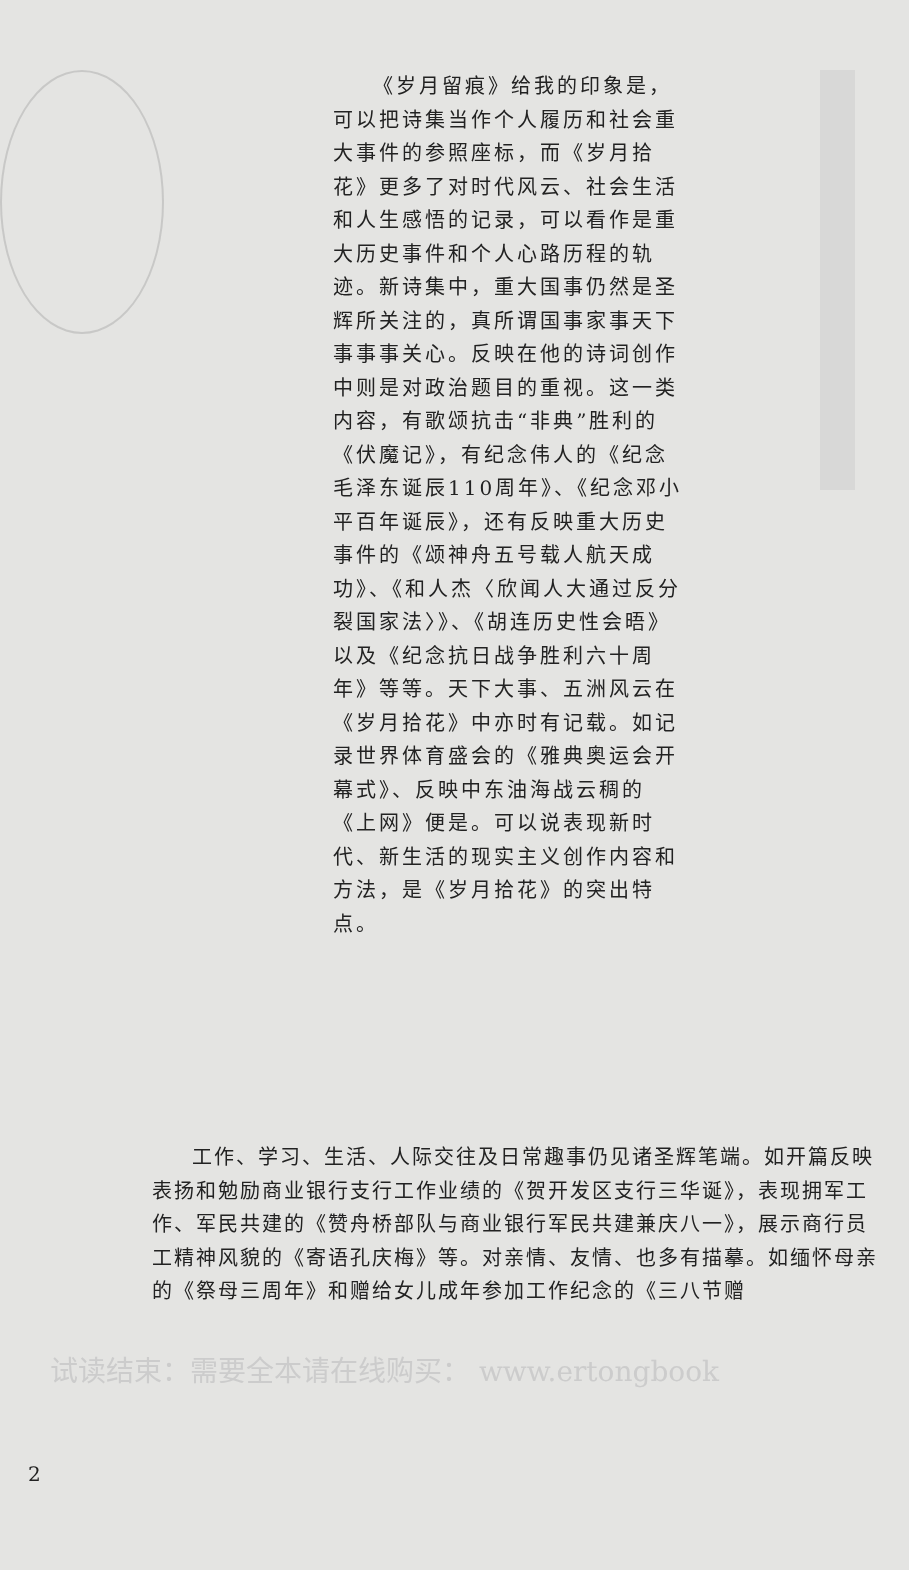《岁月留痕》给我的印象是，可以把诗集当作个人履历和社会重大事件的参照座标，而《岁月拾花》更多了对时代风云、社会生活和人生感悟的记录，可以看作是重大历史事件和个人心路历程的轨迹。新诗集中，重大国事仍然是圣辉所关注的，真所谓国事家事天下事事事关心。反映在他的诗词创作中则是对政治题目的重视。这一类内容，有歌颂抗击“非典”胜利的《伏魔记》，有纪念伟人的《纪念毛泽东诞辰110周年》、《纪念邓小平百年诞辰》，还有反映重大历史事件的《颂神舟五号载人航天成功》、《和人杰〈欣闻人大通过反分裂国家法〉》、《胡连历史性会晤》以及《纪念抗日战争胜利六十周年》等等。天下大事、五洲风云在《岁月拾花》中亦时有记载。如记录世界体育盛会的《雅典奥运会开幕式》、反映中东油海战云稠的《上网》便是。可以说表现新时代、新生活的现实主义创作内容和方法，是《岁月拾花》的突出特点。
工作、学习、生活、人际交往及日常趣事仍见诸圣辉笔端。如开篇反映表扬和勉励商业银行支行工作业绩的《贺开发区支行三华诞》，表现拥军工作、军民共建的《赞舟桥部队与商业银行军民共建兼庆八一》，展示商行员工精神风貌的《寄语孔庆梅》等。对亲情、友情、也多有描摹。如缅怀母亲的《祭母三周年》和赠给女儿成年参加工作纪念的《三八节赠
2
试读结束：需要全本请在线购买： www.ertongbook